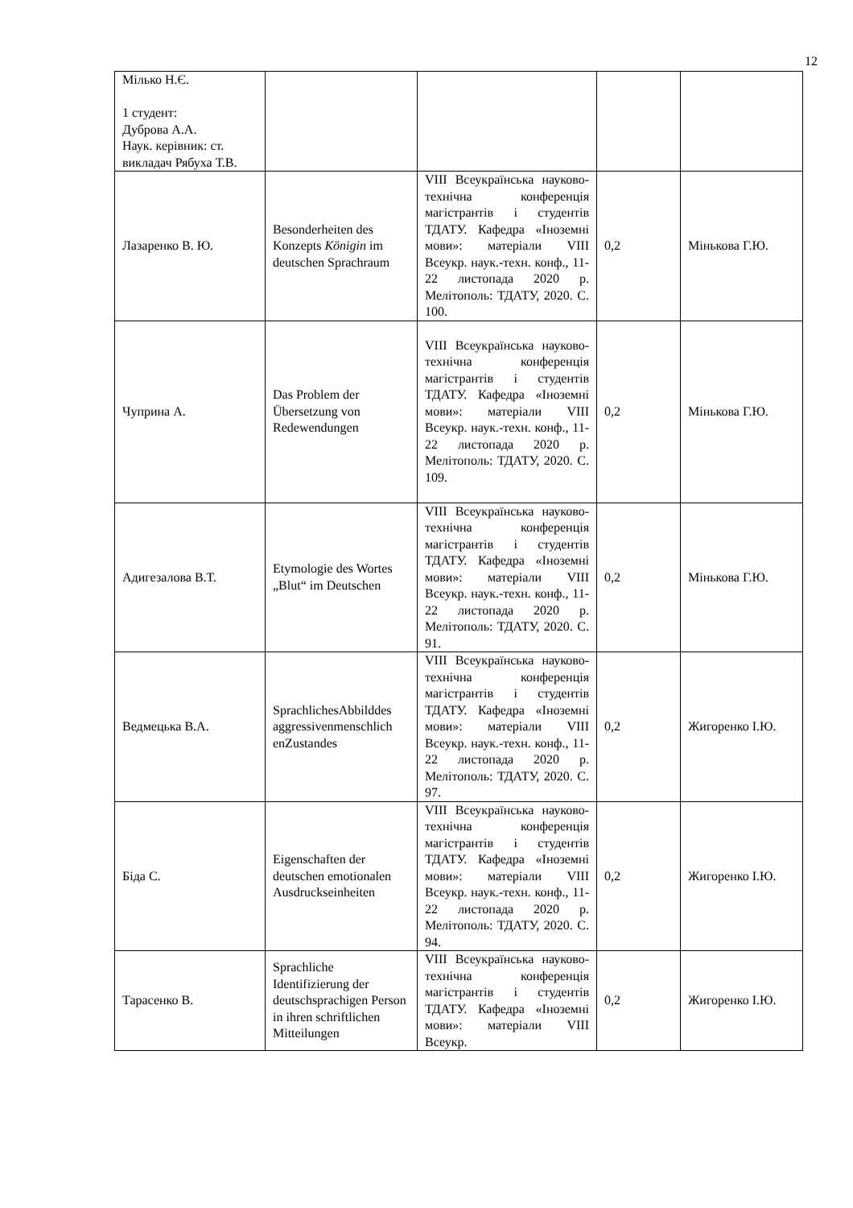12
| Мілько Н.Є. 1 студент: Дуброва А.А. Наук. керівник: ст. викладач Рябуха Т.В. | | | | |
| Лазаренко В. Ю. | Besonderheiten des Konzepts Königin im deutschen Sprachraum | VIII Всеукраїнська науково-технічна конференція магістрантів і студентів ТДАТУ. Кафедра «Іноземні мови»: матеріали VIII Всеукр. наук.-техн. конф., 11- 22 листопада 2020 р. Мелітополь: ТДАТУ, 2020. С. 100. | 0,2 | Мінькова Г.Ю. |
| Чуприна А. | Das Problem der Übersetzung von Redewendungen | VIII Всеукраїнська науково-технічна конференція магістрантів і студентів ТДАТУ. Кафедра «Іноземні мови»: матеріали VIII Всеукр. наук.-техн. конф., 11- 22 листопада 2020 р. Мелітополь: ТДАТУ, 2020. С. 109. | 0,2 | Мінькова Г.Ю. |
| Адигезалова В.Т. | Etymologie des Wortes „Blut“ im Deutschen | VIII Всеукраїнська науково-технічна конференція магістрантів і студентів ТДАТУ. Кафедра «Іноземні мови»: матеріали VIII Всеукр. наук.-техн. конф., 11- 22 листопада 2020 р. Мелітополь: ТДАТУ, 2020. С. 91. | 0,2 | Мінькова Г.Ю. |
| Ведмецька В.А. | SprachlichesAbbilddes aggressivenmenschlich enZustandes | VIII Всеукраїнська науково-технічна конференція магістрантів і студентів ТДАТУ. Кафедра «Іноземні мови»: матеріали VIII Всеукр. наук.-техн. конф., 11- 22 листопада 2020 р. Мелітополь: ТДАТУ, 2020. С. 97. | 0,2 | Жигоренко І.Ю. |
| Біда С. | Eigenschaften der deutschen emotionalen Ausdruckseinheiten | VIII Всеукраїнська науково-технічна конференція магістрантів і студентів ТДАТУ. Кафедра «Іноземні мови»: матеріали VIII Всеукр. наук.-техн. конф., 11- 22 листопада 2020 р. Мелітополь: ТДАТУ, 2020. С. 94. | 0,2 | Жигоренко І.Ю. |
| Тарасенко В. | Sprachliche Identifizierung der deutschsprachigen Person in ihren schriftlichen Mitteilungen | VIII Всеукраїнська науково-технічна конференція магістрантів і студентів ТДАТУ. Кафедра «Іноземні мови»: матеріали VIII Всеукр. | 0,2 | Жигоренко І.Ю. |